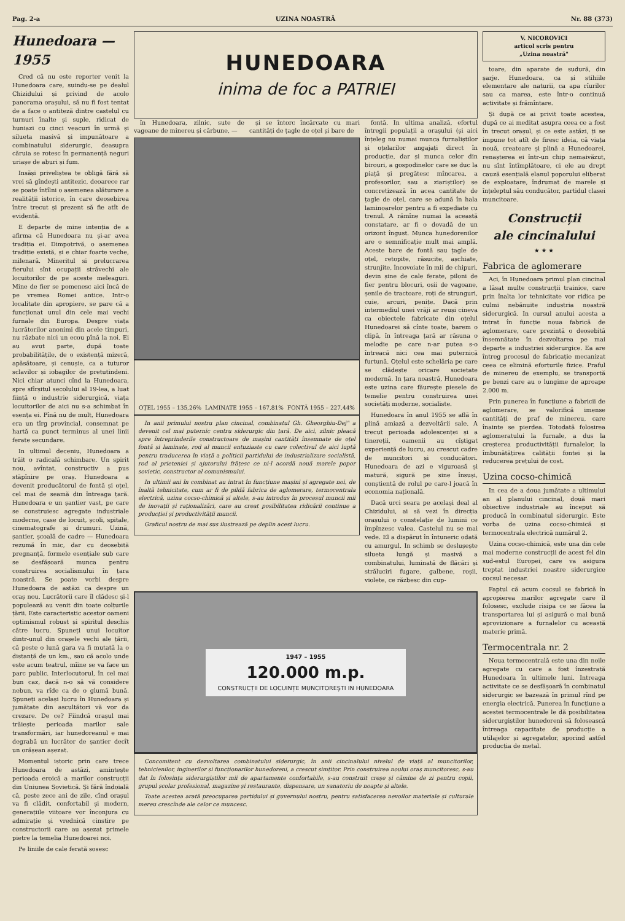Pag. 2-a UZINA NOASTRĂ Nr. 88 (373)
Hunedoara — 1955
Cred că nu este reporter venit la Hunedoara care, suindu-se pe dealul Chizidului și privind de acolo panorama orașului, să nu fi fost tentat de a face o antiteză dintre castelul cu turnuri înalte și suple, ridicat de huniazi cu cinci veacuri în urmă și silueta masivă și impunătoare a combinatului siderurgic, deasupra căruia se rotesc în permanență neguri uriașe de aburi și fum.
Insăși priveliștea te obligă fără să vrei să gîndești antitezic, deoarece rar se poate întîlni o asemenea alăturare a realității istorice, în care deosebirea între trecut și prezent să fie atît de evidentă.
E departe de mine intenția de a afirma că Hunedoara nu și-ar avea tradiția ei. Dimpotrivă, o asemenea tradiție există, și e chiar foarte veche, milenară. Mineritul si prelucrarea fierului sînt ocupații străvechi ale locuitorilor de pe aceste meleaguri. Mine de fier se pomenesc aici încă de pe vremea Romei antice. Intr-o localitate din apropiere, se pare că a funcționat unul din cele mai vechi furnale din Europa. Despre viața lucrătorilor anonimi din acele timpuri, nu răzbate nici un ecou pînă la noi. Ei au avut parte, după toate probabilitățile, de o existență mizeră, apăsătoare, și cenușie, ca a tuturor sclavilor și iobagilor de pretutindeni. Nici chiar atunci cînd la Hunedoara, spre sfîrșitul secolului al 19-lea, a luat ființă o industrie siderurgică, viața locuitorilor de aici nu s-a schimbat în esența ei. Pînă nu de mult, Hunedoara era un tîrg provincial, consemnat pe hartă ca punct terminus al unei linii ferate secundare.
In ultimul deceniu, Hunedoara a trăit o radicală schimbare. Un spirit nou, avîntat, constructiv a pus stăpînire pe oraș. Hunedoara a devenit producătorul de fontă și oțel, cel mai de seamă din întreaga țară. Hunedoara e un șantier vast, pe care se construiesc agregate industriale moderne, case de locuit, școli, spitale, cinematografe și drumuri. Uzină, șantier, școală de cadre — Hunedoara rezumă în mic, dar cu deosebită pregnanță, formele esențiale sub care se desfășoară munca pentru construirea socialismului în țara noastră. Se poate vorbi despre Hunedoara de astăzi ca despre un oraș nou. Lucrătorii care îl clădesc și-l populează au venit din toate colțurile țării. Este caracteristic acestor oameni optimismul robust și spiritul deschis către lucru. Spuneți unui locuitor dintr-unul din orașele vechi ale țării, că peste o lună gara va fi mutată la o distanță de un km., sau că acolo unde este acum teatrul, mîine se va face un parc public. Interlocutorul, în cel mai bun caz, dacă n-o să vă considere nebun, va rîde ca de o glumă bună. Spuneți același lucru în Hunedoara și jumătate din ascultători vă vor da crezare. De ce? Fiindcă orașul mai trăiește perioada marilor sale transformări, iar hunedoreanul e mai degrabă un lucrător de șantier decît un orășean așezat.
Momentul istoric prin care trece Hunedoara de astăzi, amintește perioada eroică a marilor construcții din Uniunea Sovietică. Și fără îndoială că, peste zece ani de zile, cînd orașul va fi clădit, confortabil și modern, generațiile viitoare vor înconjura cu admirație și vrednică cinstire pe constructorii care au așezat primele pietre la temelia Hunedoarei noi.
Pe liniile de cale ferată sosesc
HUNEDOARA
inima de foc a PATRIEI
în Hunedoara, zilnic, sute de vagoane de minereu și cărbune, —
și se întorc încărcate cu mari cantități de țagle de oțel și bare de
OȚEL 1955 – 135,26% LAMINATE 1955 – 167,81% FONTĂ 1955 – 227,44%
In anii primului nostru plan cincinal, combinatul Gh. Gheorghiu-Dej" a devenit cel mai puternic centru siderurgic din țară. De aici, zilnic pleacă spre întreprinderile constructoare de mașini cantități însemnate de oțel fontă și laminate, rod al muncii entuziaste cu care colectivul de aici luptă pentru traducerea în viață a politicii partidului de industrializare socialistă, rod al prieteniei și ajutorului frățesc ce ni-l acordă nouă marele popor sovietic, constructor al comunismului.
In ultimii ani în combinat au intrat în funcțiune mașini și agregate noi, de înaltă tehnicitate, cum ar fi de pildă fabrica de aglomerare, termocentrala electrică, uzina cocso-chimică și altele, s-au introdus în procesul muncii mii de inovații și raționalizări, care au creat posibilitatea ridicării continue a producției și productivității muncii.
Graficul nostru de mai sus ilustrează pe deplin acest lucru.
fontă. In ultima analiză, efortul întregii populații a orașului (și aici înțeleg nu numai munca furnaliștilor și oțelarilor angajați direct în producție, dar și munca celor din birouri, a gospodinelor care se duc la piață și pregătesc mîncarea, a profesorilor, sau a ziariștilor) se concretizează în acea cantitate de țagle de oțel, care se adună în hala laminoarelor pentru a fi expediate cu trenul. A rămîne numai la această constatare, ar fi o dovadă de un orizont îngust. Munca hunedorenilor are o semnificație mult mai amplă. Aceste bare de fontă sau țagle de oțel, retopite, răsucite, așchiate, strunjite, încovoiate în mii de chipuri, devin șine de cale ferate, piloni de fier pentru blocuri, osii de vagoane, șenile de tractoare, roți de strunguri, cuie, arcuri, penițe. Dacă prin intermediul unei vrăji ar reuși cineva ca obiectele fabricate din oțelul Hunedoarei să cînte toate, barem o clipă, în întreaga țară ar răsuna o melodie pe care n-ar putea s-o întreacă nici cea mai puternică furtună. Oțelul este schelăria pe care se clădește oricare societate modernă. In țara noastră, Hunedoara este uzina care făurește piesele de temelie pentru construirea unei societăți moderne, socialiste.
Hunedoara în anul 1955 se află în plină amiază a dezvoltării sale. A trecut perioada adolescenței și a tinereții, oamenii au cîștigat experiență de lucru, au crescut cadre de muncitori și conducători. Hunedoara de azi e viguroasă și matură, sigură pe sine însuși, conștientă de rolul pe care-l joacă în economia națională.
Dacă urci seara pe același deal al Chizidului, ai să vezi în direcția orașului o constelație de lumini ce împînzesc valea. Castelul nu se mai vede. El a dispărut în întuneric odată cu amurgul. In schimb se deslușește silueta lungă și masivă a combinatului, luminată de flăcări și străluciri fugare, galbene, roșii, violete, ce răzbesc din cup-
1947 – 1955
120.000 m.p.
CONSTRUCȚII DE LOCUINȚE MUNCITOREȘTI IN HUNEDOARA
Concomitent cu dezvoltarea combinatului siderurgic, în anii cincinalului nivelul de viață al muncitorilor, tehnicienilor, inginerilor și funcționarilor hunedoreni, a crescut simțitor. Prin construirea noului oraș muncitoresc, s-au dat în folosința siderurgiștilor mii de apartamente confortabile, s-au construit creșe și cămine de zi pentru copii, grupul școlar profesional, magazine și restaurante, dispensare, un sanatoriu de noapte și altele.
Toate acestea arată preocuparea partidului și guvernului nostru, pentru satisfacerea nevoilor materiale și culturale mereu crescînde ale celor ce muncesc.
V. NICOROVICI
articol scris pentru
„Uzina noastră"
toare, din aparate de sudură, din șarje. Hunedoara, ca și stihiile elementare ale naturii, ca apa rîurilor sau ca marea, este într-o continuă activitate și frămîntare.
Și după ce ai privit toate acestea, după ce ai meditat asupra ceea ce a fost în trecut orașul, și ce este astăzi, ți se impune tot atît de firesc ideia, că viața nouă, creatoare și plină a Hunedoarei, renașterea ei într-un chip nemaivăzut, nu sînt întîmplătoare, ci ele au drept cauză esențială elanul poporului eliberat de exploatare, îndrumat de marele și înțeleptul său conducător, partidul clasei muncitoare.
Construcții
ale cincinalului
★ ★ ★
Fabrica de aglomerare
Aci, în Hunedoara primul plan cincinal a lăsat multe construcții trainice, care prin înalta lor tehnicitate vor ridica pe culmi nebănuite industria noastră siderurgică. In cursul anului acesta a intrat în funcție noua fabrică de aglomerare, care prezintă o deosebită însemnătate în dezvoltarea pe mai departe a industriei siderurgice. Ea are întreg procesul de fabricație mecanizat ceea ce elimină eforturile fizice. Praful de minereu de exemplu, se transportă pe benzi care au o lungime de aproape 2.000 m.
Prin punerea în funcțiune a fabricii de aglomerare, se valorifică imense cantități de praf de minereu, care înainte se pierdea. Totodată folosirea aglomeratului la furnale, a dus la creșterea productivității furnalelor, la îmbunătățirea calității fontei și la reducerea prețului de cost.
Uzina cocso-chimică
In cea de a doua jumătate a ultimului an al planului cincinal, două mari obiective industriale au început să producă în combinatul siderurgic. Este vorba de uzina cocso-chimică și termocentrala electrică numărul 2.
Uzina cocso-chimică, este una din cele mai moderne construcții de acest fel din sud-estul Europei, care va asigura treptat industriei noastre siderurgice cocsul necesar.
Faptul că acum cocsul se fabrică în apropierea marilor agregate care îl folosesc, exclude risipa ce se făcea la transportarea lui și asigură o mai bună aprovizionare a furnalelor cu această materie primă.
Termocentrala nr. 2
Noua termocentrală este una din noile agregate cu care a fost înzestrată Hunedoara în ultimele luni. Intreaga activitate ce se desfășoară în combinatul siderurgic se bazează în primul rînd pe energia electrică. Punerea în funcțiune a acestei termocentrale le dă posibilitatea siderurgiștilor hunedoreni să folosească întreaga capacitate de producție a utilajelor și agregatelor, sporind astfel producția de metal.